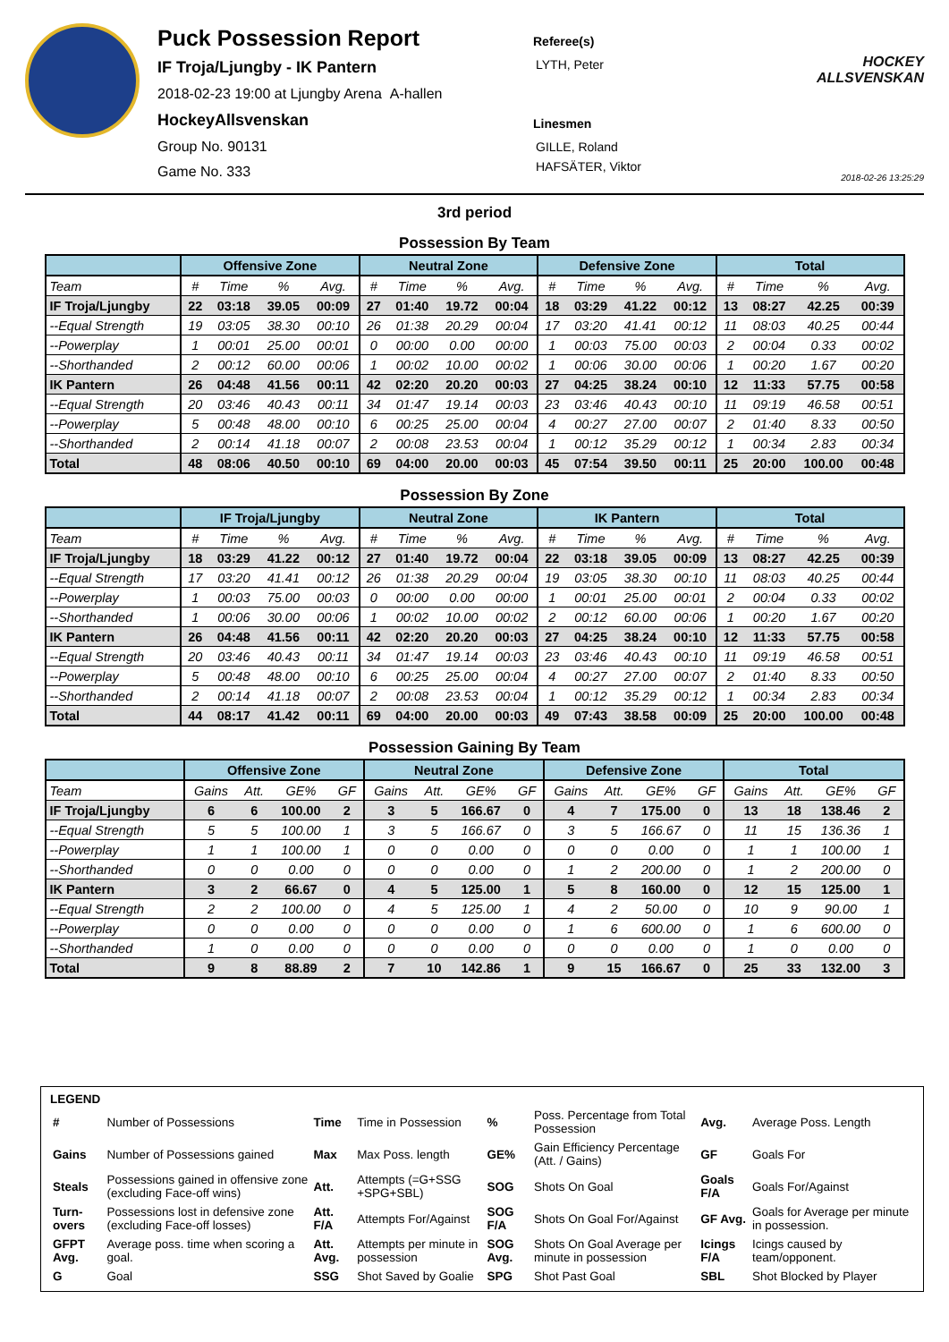Puck Possession Report
IF Troja/Ljungby - IK Pantern
2018-02-23 19:00 at Ljungby Arena A-hallen
HockeyAllsvenskan
Group No. 90131
Game No. 333
Referee(s)
LYTH, Peter
Linesmen
GILLE, Roland
HAFSÄTER, Viktor
HOCKEY
ALLSVENSKAN
2018-02-26 13:25:29
3rd period
Possession By Team
| | Offensive Zone | | | | Neutral Zone | | | | Defensive Zone | | | | Total | | | |
| --- | --- | --- | --- | --- | --- | --- | --- | --- | --- | --- | --- | --- | --- | --- | --- | --- |
| Team | # | Time | % | Avg. | # | Time | % | Avg. | # | Time | % | Avg. | # | Time | % | Avg. |
| IF Troja/Ljungby | 22 | 03:18 | 39.05 | 00:09 | 27 | 01:40 | 19.72 | 00:04 | 18 | 03:29 | 41.22 | 00:12 | 13 | 08:27 | 42.25 | 00:39 |
| --Equal Strength | 19 | 03:05 | 38.30 | 00:10 | 26 | 01:38 | 20.29 | 00:04 | 17 | 03:20 | 41.41 | 00:12 | 11 | 08:03 | 40.25 | 00:44 |
| --Powerplay | 1 | 00:01 | 25.00 | 00:01 | 0 | 00:00 | 0.00 | 00:00 | 1 | 00:03 | 75.00 | 00:03 | 2 | 00:04 | 0.33 | 00:02 |
| --Shorthanded | 2 | 00:12 | 60.00 | 00:06 | 1 | 00:02 | 10.00 | 00:02 | 1 | 00:06 | 30.00 | 00:06 | 1 | 00:20 | 1.67 | 00:20 |
| IK Pantern | 26 | 04:48 | 41.56 | 00:11 | 42 | 02:20 | 20.20 | 00:03 | 27 | 04:25 | 38.24 | 00:10 | 12 | 11:33 | 57.75 | 00:58 |
| --Equal Strength | 20 | 03:46 | 40.43 | 00:11 | 34 | 01:47 | 19.14 | 00:03 | 23 | 03:46 | 40.43 | 00:10 | 11 | 09:19 | 46.58 | 00:51 |
| --Powerplay | 5 | 00:48 | 48.00 | 00:10 | 6 | 00:25 | 25.00 | 00:04 | 4 | 00:27 | 27.00 | 00:07 | 2 | 01:40 | 8.33 | 00:50 |
| --Shorthanded | 2 | 00:14 | 41.18 | 00:07 | 2 | 00:08 | 23.53 | 00:04 | 1 | 00:12 | 35.29 | 00:12 | 1 | 00:34 | 2.83 | 00:34 |
| Total | 48 | 08:06 | 40.50 | 00:10 | 69 | 04:00 | 20.00 | 00:03 | 45 | 07:54 | 39.50 | 00:11 | 25 | 20:00 | 100.00 | 00:48 |
Possession By Zone
| | IF Troja/Ljungby | | | | Neutral Zone | | | | IK Pantern | | | | Total | | | |
| --- | --- | --- | --- | --- | --- | --- | --- | --- | --- | --- | --- | --- | --- | --- | --- | --- |
| Team | # | Time | % | Avg. | # | Time | % | Avg. | # | Time | % | Avg. | # | Time | % | Avg. |
| IF Troja/Ljungby | 18 | 03:29 | 41.22 | 00:12 | 27 | 01:40 | 19.72 | 00:04 | 22 | 03:18 | 39.05 | 00:09 | 13 | 08:27 | 42.25 | 00:39 |
| --Equal Strength | 17 | 03:20 | 41.41 | 00:12 | 26 | 01:38 | 20.29 | 00:04 | 19 | 03:05 | 38.30 | 00:10 | 11 | 08:03 | 40.25 | 00:44 |
| --Powerplay | 1 | 00:03 | 75.00 | 00:03 | 0 | 00:00 | 0.00 | 00:00 | 1 | 00:01 | 25.00 | 00:01 | 2 | 00:04 | 0.33 | 00:02 |
| --Shorthanded | 1 | 00:06 | 30.00 | 00:06 | 1 | 00:02 | 10.00 | 00:02 | 2 | 00:12 | 60.00 | 00:06 | 1 | 00:20 | 1.67 | 00:20 |
| IK Pantern | 26 | 04:48 | 41.56 | 00:11 | 42 | 02:20 | 20.20 | 00:03 | 27 | 04:25 | 38.24 | 00:10 | 12 | 11:33 | 57.75 | 00:58 |
| --Equal Strength | 20 | 03:46 | 40.43 | 00:11 | 34 | 01:47 | 19.14 | 00:03 | 23 | 03:46 | 40.43 | 00:10 | 11 | 09:19 | 46.58 | 00:51 |
| --Powerplay | 5 | 00:48 | 48.00 | 00:10 | 6 | 00:25 | 25.00 | 00:04 | 4 | 00:27 | 27.00 | 00:07 | 2 | 01:40 | 8.33 | 00:50 |
| --Shorthanded | 2 | 00:14 | 41.18 | 00:07 | 2 | 00:08 | 23.53 | 00:04 | 1 | 00:12 | 35.29 | 00:12 | 1 | 00:34 | 2.83 | 00:34 |
| Total | 44 | 08:17 | 41.42 | 00:11 | 69 | 04:00 | 20.00 | 00:03 | 49 | 07:43 | 38.58 | 00:09 | 25 | 20:00 | 100.00 | 00:48 |
Possession Gaining By Team
| | Offensive Zone | | | | Neutral Zone | | | | Defensive Zone | | | | Total | | | |
| --- | --- | --- | --- | --- | --- | --- | --- | --- | --- | --- | --- | --- | --- | --- | --- | --- |
| Team | Gains | Att. | GE% | GF | Gains | Att. | GE% | GF | Gains | Att. | GE% | GF | Gains | Att. | GE% | GF |
| IF Troja/Ljungby | 6 | 6 | 100.00 | 2 | 3 | 5 | 166.67 | 0 | 4 | 7 | 175.00 | 0 | 13 | 18 | 138.46 | 2 |
| --Equal Strength | 5 | 5 | 100.00 | 1 | 3 | 5 | 166.67 | 0 | 3 | 5 | 166.67 | 0 | 11 | 15 | 136.36 | 1 |
| --Powerplay | 1 | 1 | 100.00 | 1 | 0 | 0 | 0.00 | 0 | 0 | 0 | 0.00 | 0 | 1 | 1 | 100.00 | 1 |
| --Shorthanded | 0 | 0 | 0.00 | 0 | 0 | 0 | 0.00 | 0 | 1 | 2 | 200.00 | 0 | 1 | 2 | 200.00 | 0 |
| IK Pantern | 3 | 2 | 66.67 | 0 | 4 | 5 | 125.00 | 1 | 5 | 8 | 160.00 | 0 | 12 | 15 | 125.00 | 1 |
| --Equal Strength | 2 | 2 | 100.00 | 0 | 4 | 5 | 125.00 | 1 | 4 | 2 | 50.00 | 0 | 10 | 9 | 90.00 | 1 |
| --Powerplay | 0 | 0 | 0.00 | 0 | 0 | 0 | 0.00 | 0 | 1 | 6 | 600.00 | 0 | 1 | 6 | 600.00 | 0 |
| --Shorthanded | 1 | 0 | 0.00 | 0 | 0 | 0 | 0.00 | 0 | 0 | 0 | 0.00 | 0 | 1 | 0 | 0.00 | 0 |
| Total | 9 | 8 | 88.89 | 2 | 7 | 10 | 142.86 | 1 | 9 | 15 | 166.67 | 0 | 25 | 33 | 132.00 | 3 |
LEGEND
| # | Number of Possessions | Time | Time in Possession | % | Poss. Percentage from Total Possession | Avg. | Average Poss. Length |
| Gains | Number of Possessions gained | Max | Max Poss. length | GE% | Gain Efficiency Percentage (Att. / Gains) | GF | Goals For |
| Steals | Possessions gained in offensive zone (excluding Face-off wins) | Att. | Attempts (=G+SSG +SPG+SBL) | SOG | Shots On Goal | Goals F/A | Goals For/Against |
| Turn-overs | Possessions lost in defensive zone (excluding Face-off losses) | Att. F/A | Attempts For/Against | SOG F/A | Shots On Goal For/Against | GF Avg. | Goals for Average per minute in possession. |
| GFPT Avg. | Average poss. time when scoring a goal. | Att. Avg. | Attempts per minute in possession | SOG Avg. | Shots On Goal Average per minute in possession | Icings F/A | Icings caused by team/opponent. |
| G | Goal | SSG | Shot Saved by Goalie | SPG | Shot Past Goal | SBL | Shot Blocked by Player |